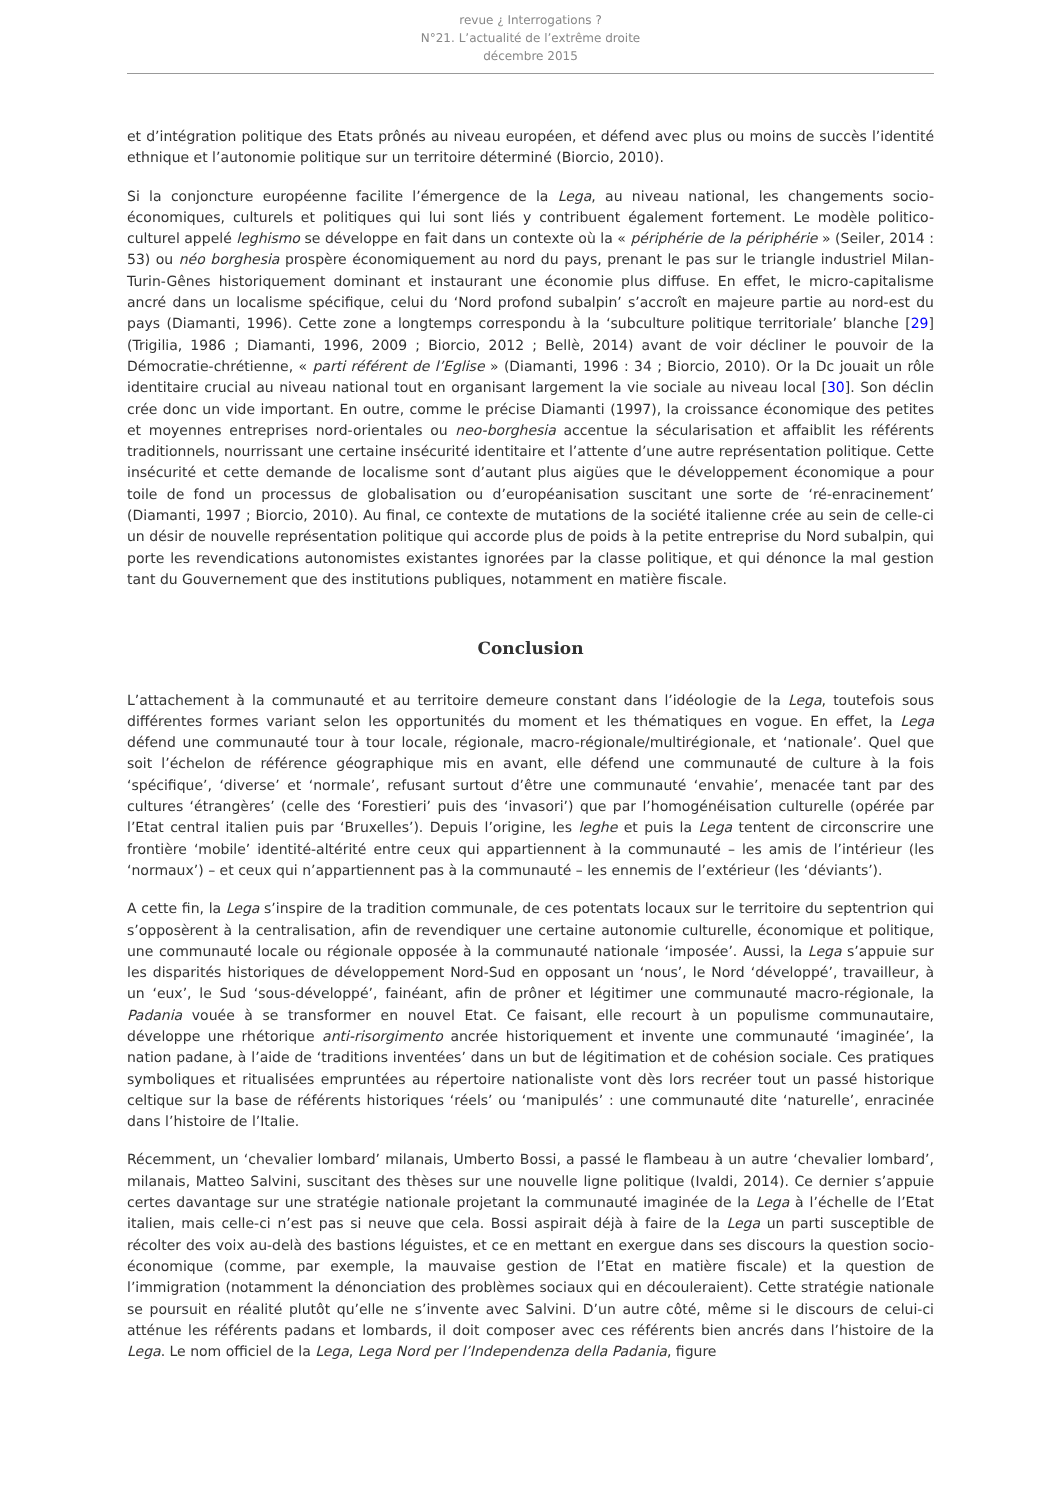revue ¿ Interrogations ?
N°21. L’actualité de l’extrême droite
décembre 2015
et d’intégration politique des Etats prônés au niveau européen, et défend avec plus ou moins de succès l’identité ethnique et l’autonomie politique sur un territoire déterminé (Biorcio, 2010).
Si la conjoncture européenne facilite l’émergence de la Lega, au niveau national, les changements socio-économiques, culturels et politiques qui lui sont liés y contribuent également fortement. Le modèle politico-culturel appelé leghismo se développe en fait dans un contexte où la « périphérie de la périphérie » (Seiler, 2014 : 53) ou néo borghesia prospère économiquement au nord du pays, prenant le pas sur le triangle industriel Milan-Turin-Gênes historiquement dominant et instaurant une économie plus diffuse. En effet, le micro-capitalisme ancré dans un localisme spécifique, celui du ‘Nord profond subalpin’ s’accroît en majeure partie au nord-est du pays (Diamanti, 1996). Cette zone a longtemps correspondu à la ‘subculture politique territoriale’ blanche [29] (Trigilia, 1986 ; Diamanti, 1996, 2009 ; Biorcio, 2012 ; Bellè, 2014) avant de voir décliner le pouvoir de la Démocratie-chrétienne, « parti référent de l’Eglise » (Diamanti, 1996 : 34 ; Biorcio, 2010). Or la Dc jouait un rôle identitaire crucial au niveau national tout en organisant largement la vie sociale au niveau local [30]. Son déclin crée donc un vide important. En outre, comme le précise Diamanti (1997), la croissance économique des petites et moyennes entreprises nord-orientales ou neo-borghesia accentue la sécularisation et affaiblit les référents traditionnels, nourrissant une certaine insécurité identitaire et l’attente d’une autre représentation politique. Cette insécurité et cette demande de localisme sont d’autant plus aigües que le développement économique a pour toile de fond un processus de globalisation ou d’européanisation suscitant une sorte de ‘ré-enracinement’ (Diamanti, 1997 ; Biorcio, 2010). Au final, ce contexte de mutations de la société italienne crée au sein de celle-ci un désir de nouvelle représentation politique qui accorde plus de poids à la petite entreprise du Nord subalpin, qui porte les revendications autonomistes existantes ignorées par la classe politique, et qui dénonce la mal gestion tant du Gouvernement que des institutions publiques, notamment en matière fiscale.
Conclusion
L’attachement à la communauté et au territoire demeure constant dans l’idéologie de la Lega, toutefois sous différentes formes variant selon les opportunités du moment et les thématiques en vogue. En effet, la Lega défend une communauté tour à tour locale, régionale, macro-régionale/multirégionale, et ‘nationale’. Quel que soit l’échelon de référence géographique mis en avant, elle défend une communauté de culture à la fois ‘spécifique’, ‘diverse’ et ‘normale’, refusant surtout d’être une communauté ‘envahie’, menacée tant par des cultures ‘étrangères’ (celle des ‘Forestieri’ puis des ‘invasori’) que par l’homogénéisation culturelle (opérée par l’Etat central italien puis par ‘Bruxelles’). Depuis l’origine, les leghe et puis la Lega tentent de circonscrire une frontière ‘mobile’ identité-altérité entre ceux qui appartiennent à la communauté – les amis de l’intérieur (les ‘normaux’) – et ceux qui n’appartiennent pas à la communauté – les ennemis de l’extérieur (les ‘déviants’).
A cette fin, la Lega s’inspire de la tradition communale, de ces potentats locaux sur le territoire du septentrion qui s’opposèrent à la centralisation, afin de revendiquer une certaine autonomie culturelle, économique et politique, une communauté locale ou régionale opposée à la communauté nationale ‘imposée’. Aussi, la Lega s’appuie sur les disparités historiques de développement Nord-Sud en opposant un ‘nous’, le Nord ‘développé’, travailleur, à un ‘eux’, le Sud ‘sous-développé’, fainéant, afin de prôner et légitimer une communauté macro-régionale, la Padania vouée à se transformer en nouvel Etat. Ce faisant, elle recourt à un populisme communautaire, développe une rhétorique anti-risorgimento ancrée historiquement et invente une communauté ‘imaginée’, la nation padane, à l’aide de ‘traditions inventées’ dans un but de légitimation et de cohésion sociale. Ces pratiques symboliques et ritualisées empruntées au répertoire nationaliste vont dès lors recréer tout un passé historique celtique sur la base de référents historiques ‘réels’ ou ‘manipulés’ : une communauté dite ‘naturelle’, enracinée dans l’histoire de l’Italie.
Récemment, un ‘chevalier lombard’ milanais, Umberto Bossi, a passé le flambeau à un autre ‘chevalier lombard’, milanais, Matteo Salvini, suscitant des thèses sur une nouvelle ligne politique (Ivaldi, 2014). Ce dernier s’appuie certes davantage sur une stratégie nationale projetant la communauté imaginée de la Lega à l’échelle de l’Etat italien, mais celle-ci n’est pas si neuve que cela. Bossi aspirait déjà à faire de la Lega un parti susceptible de récolter des voix au-delà des bastions léguistes, et ce en mettant en exergue dans ses discours la question socio-économique (comme, par exemple, la mauvaise gestion de l’Etat en matière fiscale) et la question de l’immigration (notamment la dénonciation des problèmes sociaux qui en découleraient). Cette stratégie nationale se poursuit en réalité plutôt qu’elle ne s’invente avec Salvini. D’un autre côté, même si le discours de celui-ci atténue les référents padans et lombards, il doit composer avec ces référents bien ancrés dans l’histoire de la Lega. Le nom officiel de la Lega, Lega Nord per l’Independenza della Padania, figure